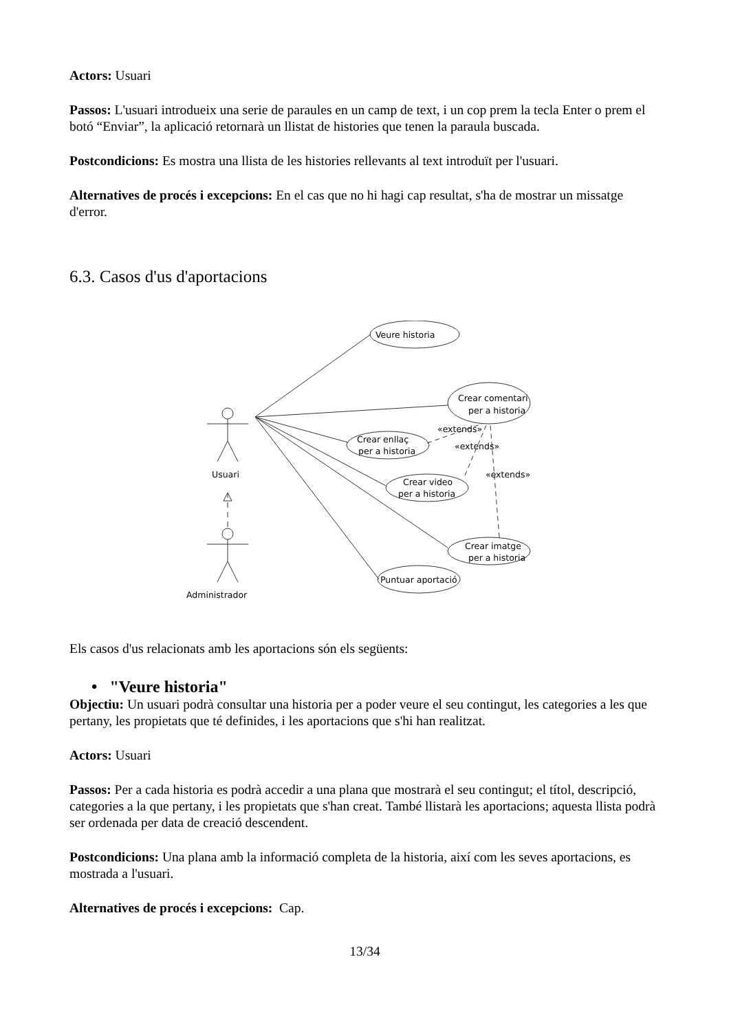Actors: Usuari
Passos: L'usuari introdueix una serie de paraules en un camp de text, i un cop prem la tecla Enter o prem el botó “Enviar”, la aplicació retornarà un llistat de histories que tenen la paraula buscada.
Postcondicions: Es mostra una llista de les histories rellevants al text introduït per l'usuari.
Alternatives de procés i excepcions: En el cas que no hi hagi cap resultat, s'ha de mostrar un missatge d'error.
6.3. Casos d'us d'aportacions
Veure historia
Crear comentari
per a historia
Crear enllaç
per a historia
Crear video
per a historia
Crear imatge
per a historia
Puntuar aportació
«extends»
«extends»
«extends»
Usuari
Administrador
Els casos d'us relacionats amb les aportacions són els següents:
• "Veure historia"
Objectiu: Un usuari podrà consultar una historia per a poder veure el seu contingut, les categories a les que pertany, les propietats que té definides, i les aportacions que s'hi han realitzat.
Actors: Usuari
Passos: Per a cada historia es podrà accedir a una plana que mostrarà el seu contingut; el títol, descripció, categories a la que pertany, i les propietats que s'han creat. També llistarà les aportacions; aquesta llista podrà ser ordenada per data de creació descendent.
Postcondicions: Una plana amb la informació completa de la historia, així com les seves aportacions, es mostrada a l'usuari.
Alternatives de procés i excepcions: Cap.
13/34